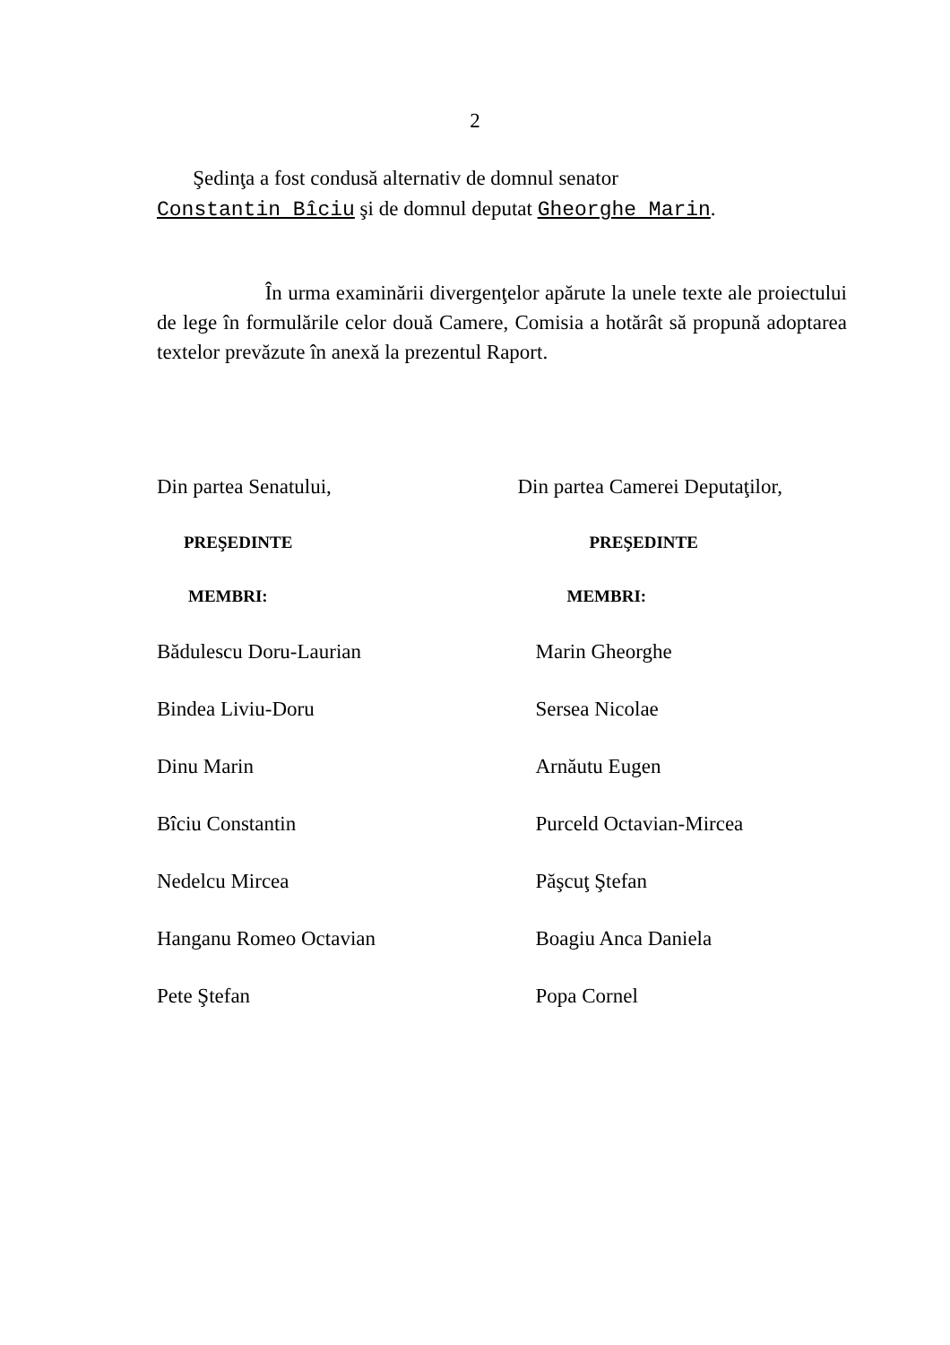2
Şedinţa a fost condusă alternativ de domnul senator
Constantin Bîciu şi de domnul deputat Gheorghe Marin.
În urma examinării divergenţelor apărute la unele texte ale proiectului de lege în formulările celor două Camere, Comisia a hotărât să propună adoptarea textelor prevăzute în anexă la prezentul Raport.
Din partea Senatului,
PREŞEDINTE
MEMBRI:
Bădulescu Doru-Laurian
Bindea Liviu-Doru
Dinu Marin
Bîciu Constantin
Nedelcu Mircea
Hanganu Romeo Octavian
Pete Ştefan
Din partea Camerei Deputaţilor,
PREŞEDINTE
MEMBRI:
Marin Gheorghe
Sersea Nicolae
Arnăutu Eugen
Purceld Octavian-Mircea
Păşcuţ Ştefan
Boagiu Anca Daniela
Popa Cornel